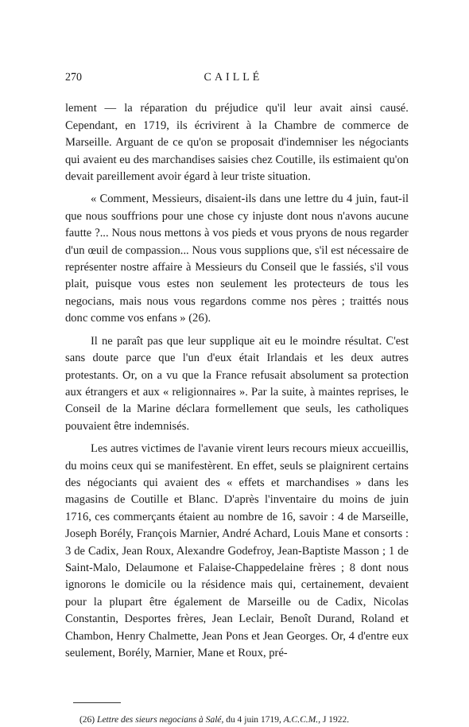270 CAILLÉ
lement — la réparation du préjudice qu'il leur avait ainsi causé. Cependant, en 1719, ils écrivirent à la Chambre de commerce de Marseille. Arguant de ce qu'on se proposait d'indemniser les négociants qui avaient eu des marchandises saisies chez Coutille, ils estimaient qu'on devait pareillement avoir égard à leur triste situation.
« Comment, Messieurs, disaient-ils dans une lettre du 4 juin, faut-il que nous souffrions pour une chose cy injuste dont nous n'avons aucune fautte ?... Nous nous mettons à vos pieds et vous pryons de nous regarder d'un œuil de compassion... Nous vous supplions que, s'il est nécessaire de représenter nostre affaire à Messieurs du Conseil que le fassiés, s'il vous plait, puisque vous estes non seulement les protecteurs de tous les negocians, mais nous vous regardons comme nos pères ; traittés nous donc comme vos enfans » (26).
Il ne paraît pas que leur supplique ait eu le moindre résultat. C'est sans doute parce que l'un d'eux était Irlandais et les deux autres protestants. Or, on a vu que la France refusait absolument sa protection aux étrangers et aux « religionnaires ». Par la suite, à maintes reprises, le Conseil de la Marine déclara formellement que seuls, les catholiques pouvaient être indemnisés.
Les autres victimes de l'avanie virent leurs recours mieux accueillis, du moins ceux qui se manifestèrent. En effet, seuls se plaignirent certains des négociants qui avaient des « effets et marchandises » dans les magasins de Coutille et Blanc. D'après l'inventaire du moins de juin 1716, ces commerçants étaient au nombre de 16, savoir : 4 de Marseille, Joseph Borély, François Marnier, André Achard, Louis Mane et consorts : 3 de Cadix, Jean Roux, Alexandre Godefroy, Jean-Baptiste Masson ; 1 de Saint-Malo, Delaumone et Falaise-Chappedelaine frères ; 8 dont nous ignorons le domicile ou la résidence mais qui, certainement, devaient pour la plupart être également de Marseille ou de Cadix, Nicolas Constantin, Desportes frères, Jean Leclair, Benoît Durand, Roland et Chambon, Henry Chalmette, Jean Pons et Jean Georges. Or, 4 d'entre eux seulement, Borély, Marnier, Mane et Roux, pré-
(26) Lettre des sieurs negocians à Salé, du 4 juin 1719, A.C.C.M., J 1922.